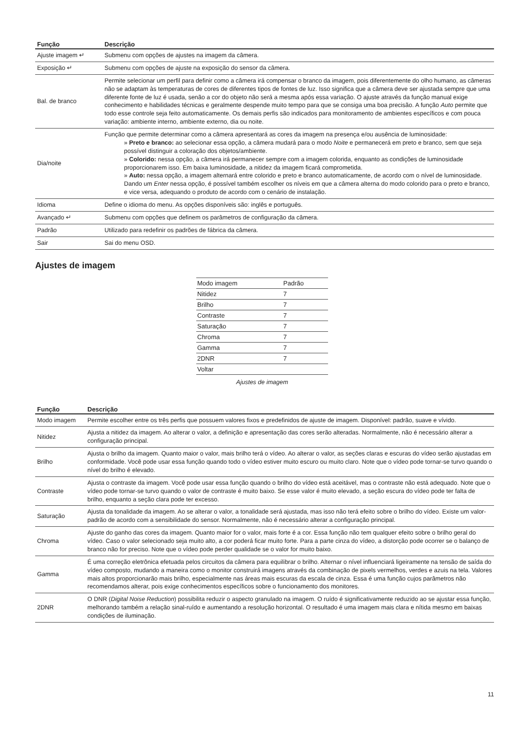| Função | Descrição |
| --- | --- |
| Ajuste imagem ↵ | Submenu com opções de ajustes na imagem da câmera. |
| Exposição ↵ | Submenu com opções de ajuste na exposição do sensor da câmera. |
| Bal. de branco | Permite selecionar um perfil para definir como a câmera irá compensar o branco da imagem, pois diferentemente do olho humano, as câmeras não se adaptam às temperaturas de cores de diferentes tipos de fontes de luz. Isso significa que a câmera deve ser ajustada sempre que uma diferente fonte de luz é usada, senão a cor do objeto não será a mesma após essa variação. O ajuste através da função manual exige conhecimento e habilidades técnicas e geralmente despende muito tempo para que se consiga uma boa precisão. A função Auto permite que todo esse controle seja feito automaticamente. Os demais perfis são indicados para monitoramento de ambientes específicos e com pouca variação: ambiente interno, ambiente externo, dia ou noite. |
| Dia/noite | Função que permite determinar como a câmera apresentará as cores da imagem na presença e/ou ausência de luminosidade: » Preto e branco: ao selecionar essa opção, a câmera mudará para o modo Noite e permanecerá em preto e branco, sem que seja possível distinguir a coloração dos objetos/ambiente. » Colorido: nessa opção, a câmera irá permanecer sempre com a imagem colorida, enquanto as condições de luminosidade proporcionarem isso. Em baixa luminosidade, a nitidez da imagem ficará comprometida. » Auto: nessa opção, a imagem alternará entre colorido e preto e branco automaticamente, de acordo com o nível de luminosidade. Dando um Enter nessa opção, é possível também escolher os níveis em que a câmera alterna do modo colorido para o preto e branco, e vice versa, adequando o produto de acordo com o cenário de instalação. |
| Idioma | Define o idioma do menu. As opções disponíveis são: inglês e português. |
| Avançado ↵ | Submenu com opções que definem os parâmetros de configuração da câmera. |
| Padrão | Utilizado para redefinir os padrões de fábrica da câmera. |
| Sair | Sai do menu OSD. |
Ajustes de imagem
| Modo imagem | Padrão |
| Nitidez | 7 |
| Brilho | 7 |
| Contraste | 7 |
| Saturação | 7 |
| Chroma | 7 |
| Gamma | 7 |
| 2DNR | 7 |
| Voltar | |
Ajustes de imagem
| Função | Descrição |
| --- | --- |
| Modo imagem | Permite escolher entre os três perfis que possuem valores fixos e predefinidos de ajuste de imagem. Disponível: padrão, suave e vívido. |
| Nitidez | Ajusta a nitidez da imagem. Ao alterar o valor, a definição e apresentação das cores serão alteradas. Normalmente, não é necessário alterar a configuração principal. |
| Brilho | Ajusta o brilho da imagem. Quanto maior o valor, mais brilho terá o vídeo. Ao alterar o valor, as seções claras e escuras do vídeo serão ajustadas em conformidade. Você pode usar essa função quando todo o vídeo estiver muito escuro ou muito claro. Note que o vídeo pode tornar-se turvo quando o nível do brilho é elevado. |
| Contraste | Ajusta o contraste da imagem. Você pode usar essa função quando o brilho do vídeo está aceitável, mas o contraste não está adequado. Note que o vídeo pode tornar-se turvo quando o valor de contraste é muito baixo. Se esse valor é muito elevado, a seção escura do vídeo pode ter falta de brilho, enquanto a seção clara pode ter excesso. |
| Saturação | Ajusta da tonalidade da imagem. Ao se alterar o valor, a tonalidade será ajustada, mas isso não terá efeito sobre o brilho do vídeo. Existe um valor-padrão de acordo com a sensibilidade do sensor. Normalmente, não é necessário alterar a configuração principal. |
| Chroma | Ajuste do ganho das cores da imagem. Quanto maior for o valor, mais forte é a cor. Essa função não tem qualquer efeito sobre o brilho geral do vídeo. Caso o valor selecionado seja muito alto, a cor poderá ficar muito forte. Para a parte cinza do vídeo, a distorção pode ocorrer se o balanço de branco não for preciso. Note que o vídeo pode perder qualidade se o valor for muito baixo. |
| Gamma | É uma correção eletrônica efetuada pelos circuitos da câmera para equilibrar o brilho. Alternar o nível influenciará ligeiramente na tensão de saída do vídeo composto, mudando a maneira como o monitor construirá imagens através da combinação de pixels vermelhos, verdes e azuis na tela. Valores mais altos proporcionarão mais brilho, especialmente nas áreas mais escuras da escala de cinza. Essa é uma função cujos parâmetros não recomendamos alterar, pois exige conhecimentos específicos sobre o funcionamento dos monitores. |
| 2DNR | O DNR ( Digital Noise Reduction ) possibilita reduzir o aspecto granulado na imagem. O ruído é significativamente reduzido ao se ajustar essa função, melhorando também a relação sinal-ruído e aumentando a resolução horizontal. O resultado é uma imagem mais clara e nítida mesmo em baixas condições de iluminação. |
11